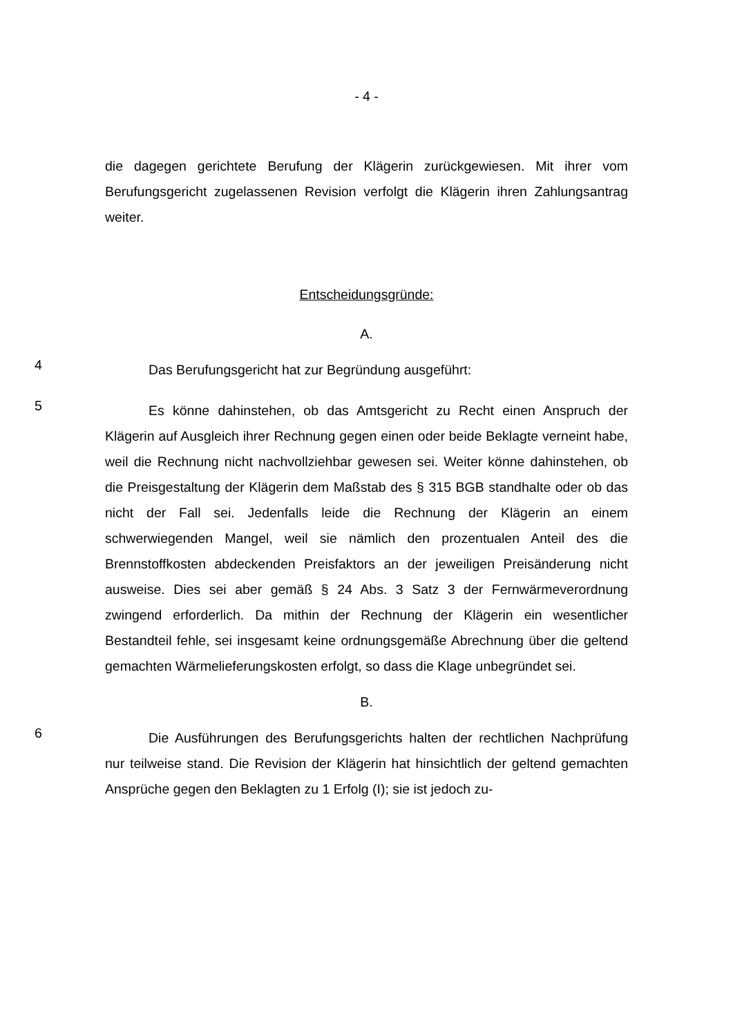- 4 -
die dagegen gerichtete Berufung der Klägerin zurückgewiesen. Mit ihrer vom Berufungsgericht zugelassenen Revision verfolgt die Klägerin ihren Zahlungs­antrag weiter.
Entscheidungsgründe:
A.
4
Das Berufungsgericht hat zur Begründung ausgeführt:
5
Es könne dahinstehen, ob das Amtsgericht zu Recht einen Anspruch der Klägerin auf Ausgleich ihrer Rechnung gegen einen oder beide Beklagte ver­neint habe, weil die Rechnung nicht nachvollziehbar gewesen sei. Weiter könne dahinstehen, ob die Preisgestaltung der Klägerin dem Maßstab des § 315 BGB standhalte oder ob das nicht der Fall sei. Jedenfalls leide die Rechnung der Klägerin an einem schwerwiegenden Mangel, weil sie nämlich den prozentua­len Anteil des die Brennstoffkosten abdeckenden Preisfaktors an der jeweiligen Preisänderung nicht ausweise. Dies sei aber gemäß § 24 Abs. 3 Satz 3 der Fernwärmeverordnung zwingend erforderlich. Da mithin der Rechnung der Klä­gerin ein wesentlicher Bestandteil fehle, sei insgesamt keine ordnungsgemäße Abrechnung über die geltend gemachten Wärmelieferungskosten erfolgt, so dass die Klage unbegründet sei.
B.
6
Die Ausführungen des Berufungsgerichts halten der rechtlichen Nachprü­fung nur teilweise stand. Die Revision der Klägerin hat hinsichtlich der geltend gemachten Ansprüche gegen den Beklagten zu 1 Erfolg (I); sie ist jedoch zu-